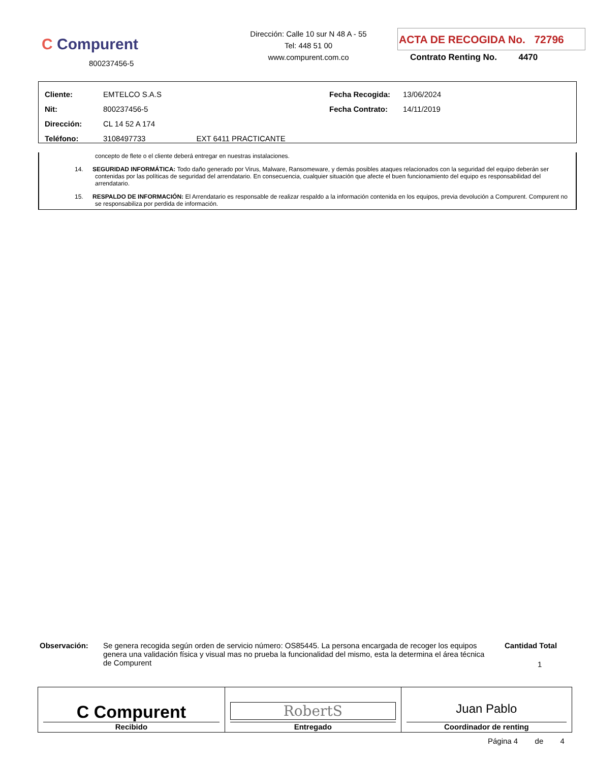C Compurent
800237456-5
Dirección: Calle 10 sur N 48 A - 55
Tel: 448 51 00
www.compurent.com.co
ACTA DE RECOGIDA No. 72796
Contrato Renting No. 4470
| Cliente: | EMTELCO S.A.S | Fecha Recogida: | 13/06/2024 |
| Nit: | 800237456-5 | Fecha Contrato: | 14/11/2019 |
| Dirección: | CL 14 52 A 174 | | |
| Teléfono: | 3108497733 EXT 6411 PRACTICANTE | | |
concepto de flete o el cliente deberá entregar en nuestras instalaciones.
14. SEGURIDAD INFORMÁTICA: Todo daño generado por Virus, Malware, Ransomeware, y demás posibles ataques relacionados con la seguridad del equipo deberán ser contenidas por las políticas de seguridad del arrendatario. En consecuencia, cualquier situación que afecte el buen funcionamiento del equipo es responsabilidad del arrendatario.
15. RESPALDO DE INFORMACIÓN: El Arrendatario es responsable de realizar respaldo a la información contenida en los equipos, previa devolución a Compurent. Compurent no se responsabiliza por perdida de información.
Observación: Se genera recogida según orden de servicio número: OS85445. La persona encargada de recoger los equipos genera una validación física y visual mas no prueba la funcionalidad del mismo, esta la determina el área técnica de Compurent
Cantidad Total
1
| C Compurent Recibido | RobertS Entregado | Juan Pablo Coordinador de renting |
Página 4 de 4